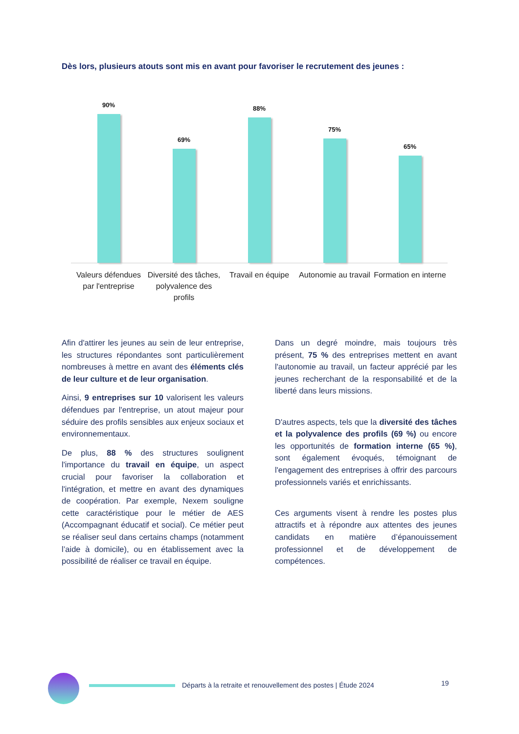Dès lors, plusieurs atouts sont mis en avant pour favoriser le recrutement des jeunes :
90%
Valeurs défendues par l'entreprise
69%
Diversité des tâches, polyvalence des profils
88%
Travail en équipe
75%
Autonomie au travail
65%
Formation en interne
Afin d'attirer les jeunes au sein de leur entreprise, les structures répondantes sont particulièrement nombreuses à mettre en avant des éléments clés de leur culture et de leur organisation.
Ainsi, 9 entreprises sur 10 valorisent les valeurs défendues par l'entreprise, un atout majeur pour séduire des profils sensibles aux enjeux sociaux et environnementaux.
De plus, 88 % des structures soulignent l'importance du travail en équipe, un aspect crucial pour favoriser la collaboration et l'intégration, et mettre en avant des dynamiques de coopération. Par exemple, Nexem souligne cette caractéristique pour le métier de AES (Accompagnant éducatif et social). Ce métier peut se réaliser seul dans certains champs (notamment l’aide à domicile), ou en établissement avec la possibilité de réaliser ce travail en équipe.
Dans un degré moindre, mais toujours très présent, 75 % des entreprises mettent en avant l'autonomie au travail, un facteur apprécié par les jeunes recherchant de la responsabilité et de la liberté dans leurs missions.
D'autres aspects, tels que la diversité des tâches et la polyvalence des profils (69 %) ou encore les opportunités de formation interne (65 %), sont également évoqués, témoignant de l'engagement des entreprises à offrir des parcours professionnels variés et enrichissants.
Ces arguments visent à rendre les postes plus attractifs et à répondre aux attentes des jeunes candidats en matière d’épanouissement professionnel et de développement de compétences.
Départs à la retraite et renouvellement des postes | Étude 2024
19